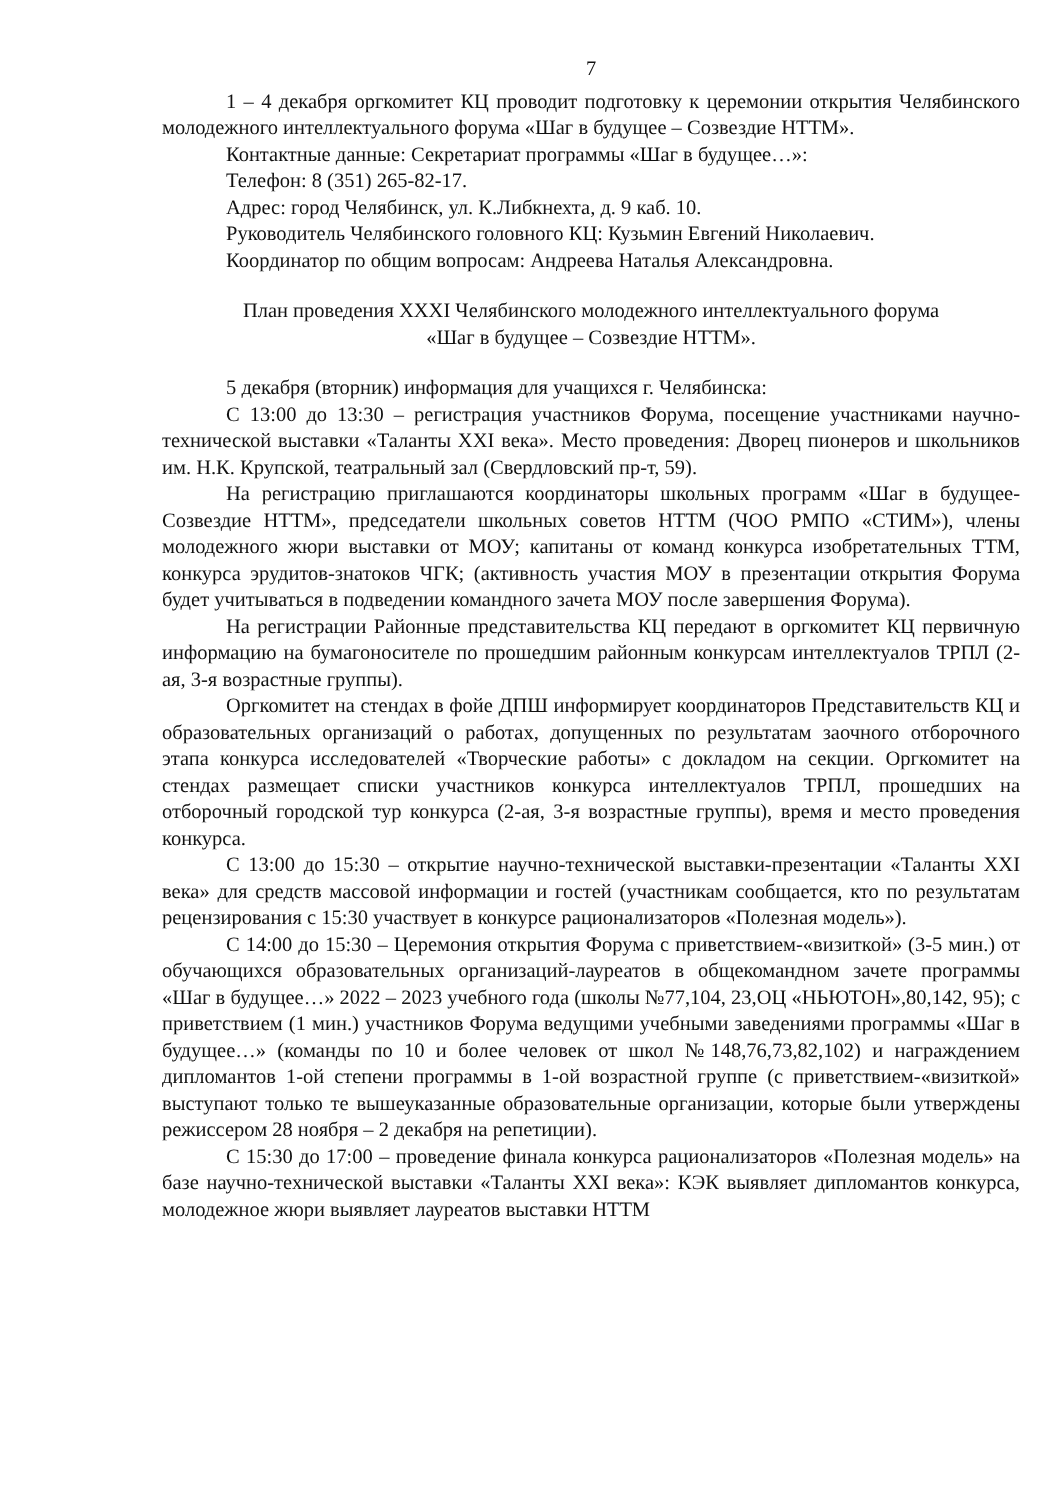7
1 – 4 декабря оргкомитет КЦ проводит подготовку к церемонии открытия Челябинского молодежного интеллектуального форума «Шаг в будущее – Созвездие НТТМ».
Контактные данные: Секретариат программы «Шаг в будущее…»:
Телефон: 8 (351) 265-82-17.
Адрес: город Челябинск, ул. К.Либкнехта, д. 9 каб. 10.
Руководитель Челябинского головного КЦ: Кузьмин Евгений Николаевич.
Координатор по общим вопросам: Андреева Наталья Александровна.
План проведения XXXI Челябинского молодежного интеллектуального форума
«Шаг в будущее – Созвездие НТТМ».
5 декабря (вторник) информация для учащихся г. Челябинска:
С 13:00 до 13:30 – регистрация участников Форума, посещение участниками научно-технической выставки «Таланты XXI века». Место проведения: Дворец пионеров и школьников им. Н.К. Крупской, театральный зал (Свердловский пр-т, 59).
На регистрацию приглашаются координаторы школьных программ «Шаг в будущее-Созвездие НТТМ», председатели школьных советов НТТМ (ЧОО РМПО «СТИМ»), члены молодежного жюри выставки от МОУ; капитаны от команд конкурса изобретательных ТТМ, конкурса эрудитов-знатоков ЧГК; (активность участия МОУ в презентации открытия Форума будет учитываться в подведении командного зачета МОУ после завершения Форума).
На регистрации Районные представительства КЦ передают в оргкомитет КЦ первичную информацию на бумагоносителе по прошедшим районным конкурсам интеллектуалов ТРПЛ (2-ая, 3-я возрастные группы).
Оргкомитет на стендах в фойе ДПШ информирует координаторов Представительств КЦ и образовательных организаций о работах, допущенных по результатам заочного отборочного этапа конкурса исследователей «Творческие работы» с докладом на секции. Оргкомитет на стендах размещает списки участников конкурса интеллектуалов ТРПЛ, прошедших на отборочный городской тур конкурса (2-ая, 3-я возрастные группы), время и место проведения конкурса.
С 13:00 до 15:30 – открытие научно-технической выставки-презентации «Таланты XXI века» для средств массовой информации и гостей (участникам сообщается, кто по результатам рецензирования с 15:30 участвует в конкурсе рационализаторов «Полезная модель»).
С 14:00 до 15:30 – Церемония открытия Форума с приветствием-«визиткой» (3-5 мин.) от обучающихся образовательных организаций-лауреатов в общекомандном зачете программы «Шаг в будущее…» 2022 – 2023 учебного года (школы №77,104, 23,ОЦ «НЬЮТОН»,80,142, 95); с приветствием (1 мин.) участников Форума ведущими учебными заведениями программы «Шаг в будущее…» (команды по 10 и более человек от школ №148,76,73,82,102) и награждением дипломантов 1-ой степени программы в 1-ой возрастной группе (с приветствием-«визиткой» выступают только те вышеуказанные образовательные организации, которые были утверждены режиссером 28 ноября – 2 декабря на репетиции).
С 15:30 до 17:00 – проведение финала конкурса рационализаторов «Полезная модель» на базе научно-технической выставки «Таланты XXI века»: КЭК выявляет дипломантов конкурса, молодежное жюри выявляет лауреатов выставки НТТМ